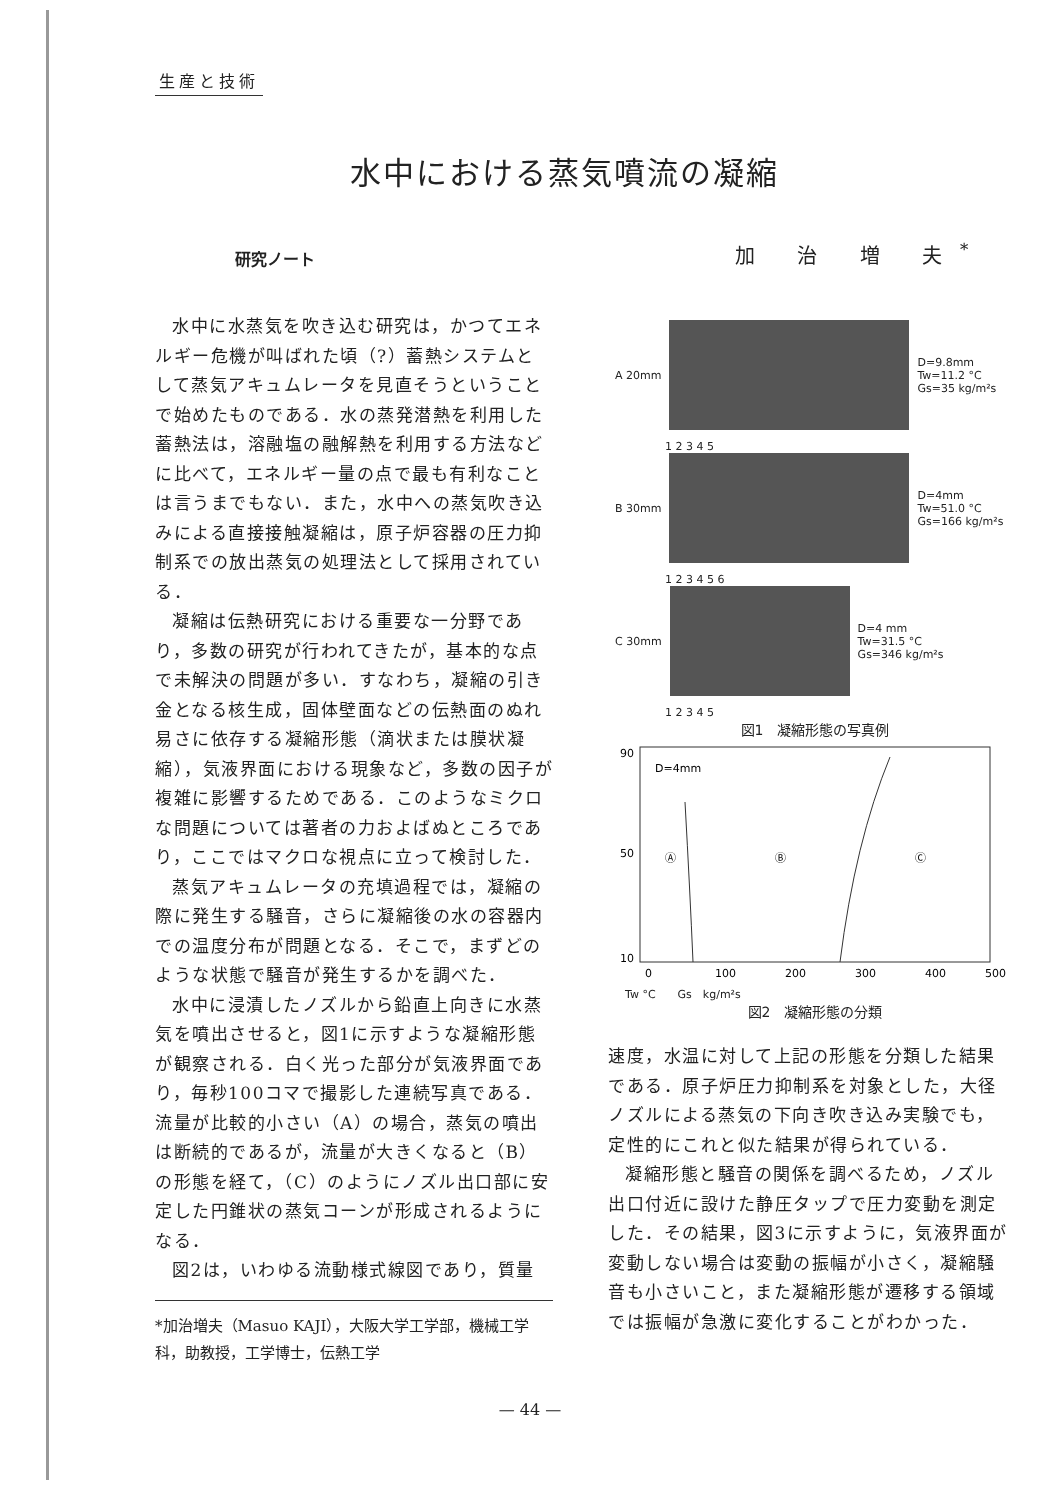生産と技術
水中における蒸気噴流の凝縮
研究ノート 加 治 増 夫<sup>*</sup>
水中に水蒸気を吹き込む研究は，かつてエネルギー危機が叫ばれた頃（?）蓄熱システムとして蒸気アキュムレータを見直そうということで始めたものである．水の蒸発潜熱を利用した蓄熱法は，溶融塩の融解熱を利用する方法などに比べて，エネルギー量の点で最も有利なことは言うまでもない．また，水中への蒸気吹き込みによる直接接触凝縮は，原子炉容器の圧力抑制系での放出蒸気の処理法として採用されている．
凝縮は伝熱研究における重要な一分野であり，多数の研究が行われてきたが，基本的な点で未解決の問題が多い．すなわち，凝縮の引き金となる核生成，固体壁面などの伝熱面のぬれ易さに依存する凝縮形態（滴状または膜状凝縮），気液界面における現象など，多数の因子が複雑に影響するためである．このようなミクロな問題については著者の力およばぬところであり，ここではマクロな視点に立って検討した．
蒸気アキュムレータの充填過程では，凝縮の際に発生する騒音，さらに凝縮後の水の容器内での温度分布が問題となる．そこで，まずどのような状態で騒音が発生するかを調べた．
水中に浸漬したノズルから鉛直上向きに水蒸気を噴出させると，図1に示すような凝縮形態が観察される．白く光った部分が気液界面であり，毎秒100コマで撮影した連続写真である．流量が比較的小さい（A）の場合，蒸気の噴出は断続的であるが，流量が大きくなると（B）の形態を経て，（C）のようにノズル出口部に安定した円錐状の蒸気コーンが形成されるようになる．
図2は，いわゆる流動様式線図であり，質量
*加治増夫（Masuo KAJI），大阪大学工学部，機械工学科，助教授，工学博士，伝熱工学
A 20mm
D=9.8mm
Tw=11.2 °C
Gs=35 kg/m²s
1 2 3 4 5
B 30mm
D=4mm
Tw=51.0 °C
Gs=166 kg/m²s
1 2 3 4 5 6
C 30mm
D=4 mm
Tw=31.5 °C
Gs=346 kg/m²s
1 2 3 4 5
図1　凝縮形態の写真例
90
50
10
D=4mm
Ⓐ
Ⓑ
Ⓒ
0
100
200
300
400
500
Tw °C　　Gs　kg/m²s
図2　凝縮形態の分類
速度，水温に対して上記の形態を分類した結果である．原子炉圧力抑制系を対象とした，大径ノズルによる蒸気の下向き吹き込み実験でも，定性的にこれと似た結果が得られている．
凝縮形態と騒音の関係を調べるため，ノズル出口付近に設けた静圧タップで圧力変動を測定した．その結果，図3に示すように，気液界面が変動しない場合は変動の振幅が小さく，凝縮騒音も小さいこと，また凝縮形態が遷移する領域では振幅が急激に変化することがわかった．
— 44 —